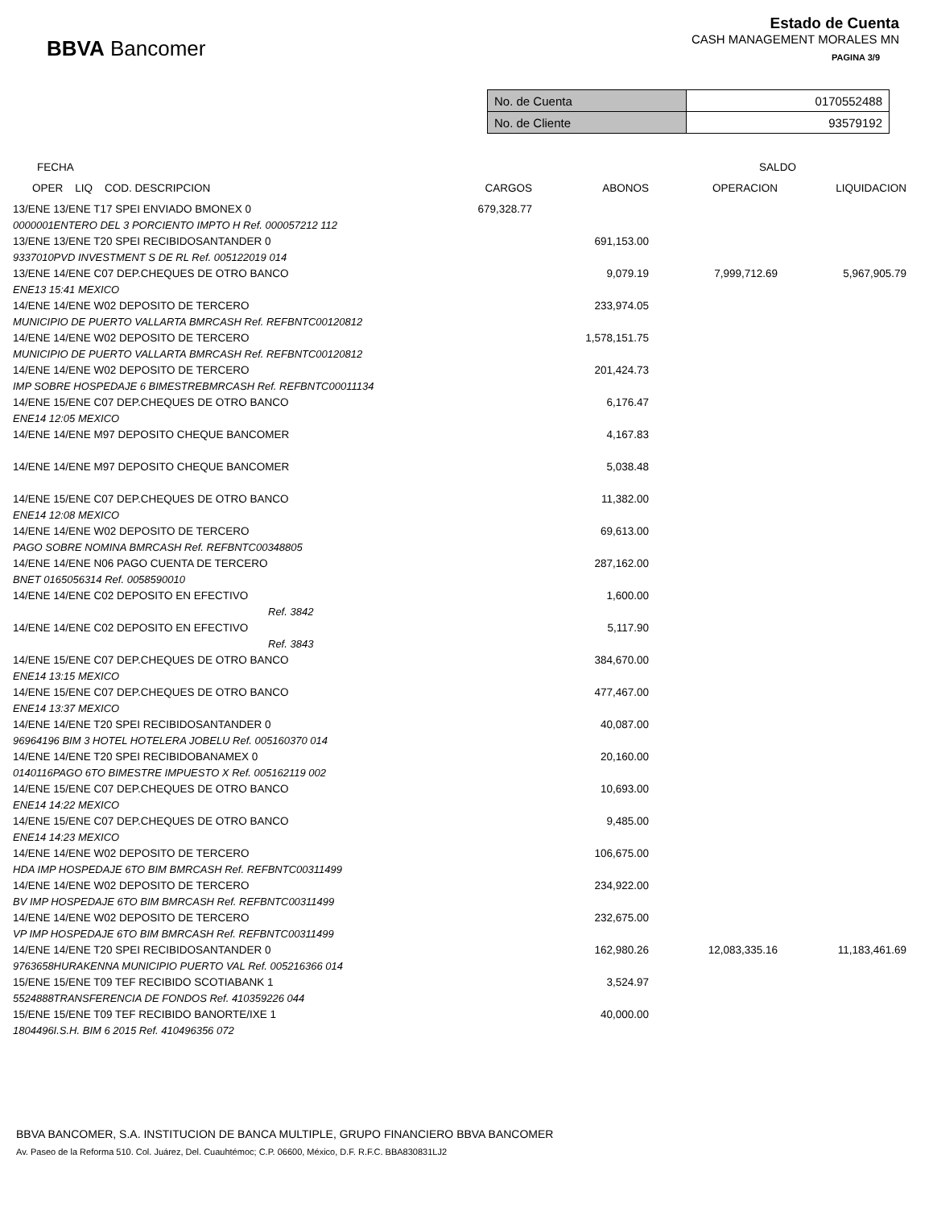BBVA Bancomer
Estado de Cuenta
CASH MANAGEMENT MORALES MN
PAGINA 3/9
| No. de Cuenta | 0170552488 |
| No. de Cliente | 93579192 |
| FECHA | | | SALDO | |
| --- | --- | --- | --- | --- |
| OPER LIQ COD. DESCRIPCION | CARGOS | ABONOS | OPERACION | LIQUIDACION |
| 13/ENE 13/ENE T17 SPEI ENVIADO BMONEX 0 | 679,328.77 | | | |
| 0000001ENTERO DEL 3 PORCIENTO IMPTO H Ref. 000057212 112 | | | | |
| 13/ENE 13/ENE T20 SPEI RECIBIDOSANTANDER 0 | | 691,153.00 | | |
| 9337010PVD INVESTMENT S DE RL Ref. 005122019 014 | | | | |
| 13/ENE 14/ENE C07 DEP.CHEQUES DE OTRO BANCO | | 9,079.19 | 7,999,712.69 | 5,967,905.79 |
| ENE13 15:41 MEXICO | | | | |
| 14/ENE 14/ENE W02 DEPOSITO DE TERCERO | | 233,974.05 | | |
| MUNICIPIO DE PUERTO VALLARTA BMRCASH Ref. REFBNTC00120812 | | | | |
| 14/ENE 14/ENE W02 DEPOSITO DE TERCERO | | 1,578,151.75 | | |
| MUNICIPIO DE PUERTO VALLARTA BMRCASH Ref. REFBNTC00120812 | | | | |
| 14/ENE 14/ENE W02 DEPOSITO DE TERCERO | | 201,424.73 | | |
| IMP SOBRE HOSPEDAJE 6 BIMESTREBMRCASH Ref. REFBNTC00011134 | | | | |
| 14/ENE 15/ENE C07 DEP.CHEQUES DE OTRO BANCO | | 6,176.47 | | |
| ENE14 12:05 MEXICO | | | | |
| 14/ENE 14/ENE M97 DEPOSITO CHEQUE BANCOMER | | 4,167.83 | | |
| 14/ENE 14/ENE M97 DEPOSITO CHEQUE BANCOMER | | 5,038.48 | | |
| 14/ENE 15/ENE C07 DEP.CHEQUES DE OTRO BANCO | | 11,382.00 | | |
| ENE14 12:08 MEXICO | | | | |
| 14/ENE 14/ENE W02 DEPOSITO DE TERCERO | | 69,613.00 | | |
| PAGO SOBRE NOMINA BMRCASH Ref. REFBNTC00348805 | | | | |
| 14/ENE 14/ENE N06 PAGO CUENTA DE TERCERO | | 287,162.00 | | |
| BNET 0165056314 Ref. 0058590010 | | | | |
| 14/ENE 14/ENE C02 DEPOSITO EN EFECTIVO | | 1,600.00 | | |
| Ref. 3842 | | | | |
| 14/ENE 14/ENE C02 DEPOSITO EN EFECTIVO | | 5,117.90 | | |
| Ref. 3843 | | | | |
| 14/ENE 15/ENE C07 DEP.CHEQUES DE OTRO BANCO | | 384,670.00 | | |
| ENE14 13:15 MEXICO | | | | |
| 14/ENE 15/ENE C07 DEP.CHEQUES DE OTRO BANCO | | 477,467.00 | | |
| ENE14 13:37 MEXICO | | | | |
| 14/ENE 14/ENE T20 SPEI RECIBIDOSANTANDER 0 | | 40,087.00 | | |
| 96964196 BIM 3 HOTEL HOTELERA JOBELU Ref. 005160370 014 | | | | |
| 14/ENE 14/ENE T20 SPEI RECIBIDOBANAMEX 0 | | 20,160.00 | | |
| 0140116PAGO 6TO BIMESTRE IMPUESTO X Ref. 005162119 002 | | | | |
| 14/ENE 15/ENE C07 DEP.CHEQUES DE OTRO BANCO | | 10,693.00 | | |
| ENE14 14:22 MEXICO | | | | |
| 14/ENE 15/ENE C07 DEP.CHEQUES DE OTRO BANCO | | 9,485.00 | | |
| ENE14 14:23 MEXICO | | | | |
| 14/ENE 14/ENE W02 DEPOSITO DE TERCERO | | 106,675.00 | | |
| HDA IMP HOSPEDAJE 6TO BIM BMRCASH Ref. REFBNTC00311499 | | | | |
| 14/ENE 14/ENE W02 DEPOSITO DE TERCERO | | 234,922.00 | | |
| BV IMP HOSPEDAJE 6TO BIM BMRCASH Ref. REFBNTC00311499 | | | | |
| 14/ENE 14/ENE W02 DEPOSITO DE TERCERO | | 232,675.00 | | |
| VP IMP HOSPEDAJE 6TO BIM BMRCASH Ref. REFBNTC00311499 | | | | |
| 14/ENE 14/ENE T20 SPEI RECIBIDOSANTANDER 0 | | 162,980.26 | 12,083,335.16 | 11,183,461.69 |
| 9763658HURAKENNA MUNICIPIO PUERTO VAL Ref. 005216366 014 | | | | |
| 15/ENE 15/ENE T09 TEF RECIBIDO SCOTIABANK 1 | | 3,524.97 | | |
| 5524888TRANSFERENCIA DE FONDOS Ref. 410359226 044 | | | | |
| 15/ENE 15/ENE T09 TEF RECIBIDO BANORTE/IXE 1 | | 40,000.00 | | |
| 1804496I.S.H. BIM 6 2015 Ref. 410496356 072 | | | | |
BBVA BANCOMER, S.A. INSTITUCION DE BANCA MULTIPLE, GRUPO FINANCIERO BBVA BANCOMER
Av. Paseo de la Reforma 510. Col. Juárez, Del. Cuauhtémoc; C.P. 06600, México, D.F. R.F.C. BBA830831LJ2